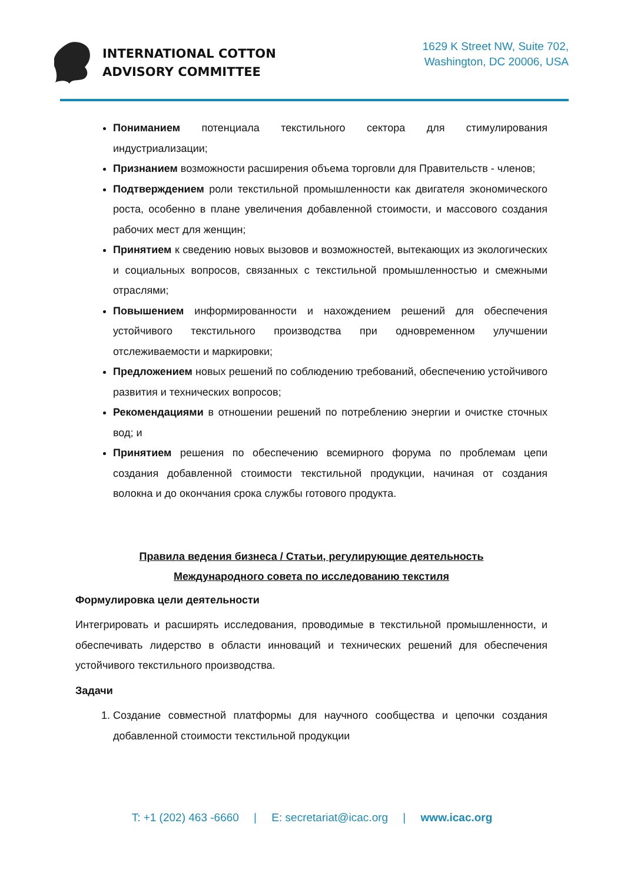INTERNATIONAL COTTON
ADVISORY COMMITTEE
1629 K Street NW, Suite 702,
Washington, DC 20006, USA
Пониманием потенциала текстильного сектора для стимулирования индустриализации;
Признанием возможности расширения объема торговли для Правительств - членов;
Подтверждением роли текстильной промышленности как двигателя экономического роста, особенно в плане увеличения добавленной стоимости, и массового создания рабочих мест для женщин;
Принятием к сведению новых вызовов и возможностей, вытекающих из экологических и социальных вопросов, связанных с текстильной промышленностью и смежными отраслями;
Повышением информированности и нахождением решений для обеспечения устойчивого текстильного производства при одновременном улучшении отслеживаемости и маркировки;
Предложением новых решений по соблюдению требований, обеспечению устойчивого развития и технических вопросов;
Рекомендациями в отношении решений по потреблению энергии и очистке сточных вод; и
Принятием решения по обеспечению всемирного форума по проблемам цепи создания добавленной стоимости текстильной продукции, начиная от создания волокна и до окончания срока службы готового продукта.
Правила ведения бизнеса / Статьи, регулирующие деятельность
Международного совета по исследованию текстиля
Формулировка цели деятельности
Интегрировать и расширять исследования, проводимые в текстильной промышленности, и обеспечивать лидерство в области инноваций и технических решений для обеспечения устойчивого текстильного производства.
Задачи
1. Создание совместной платформы для научного сообщества и цепочки создания добавленной стоимости текстильной продукции
T: +1 (202) 463 -6660 | E: secretariat@icac.org | www.icac.org